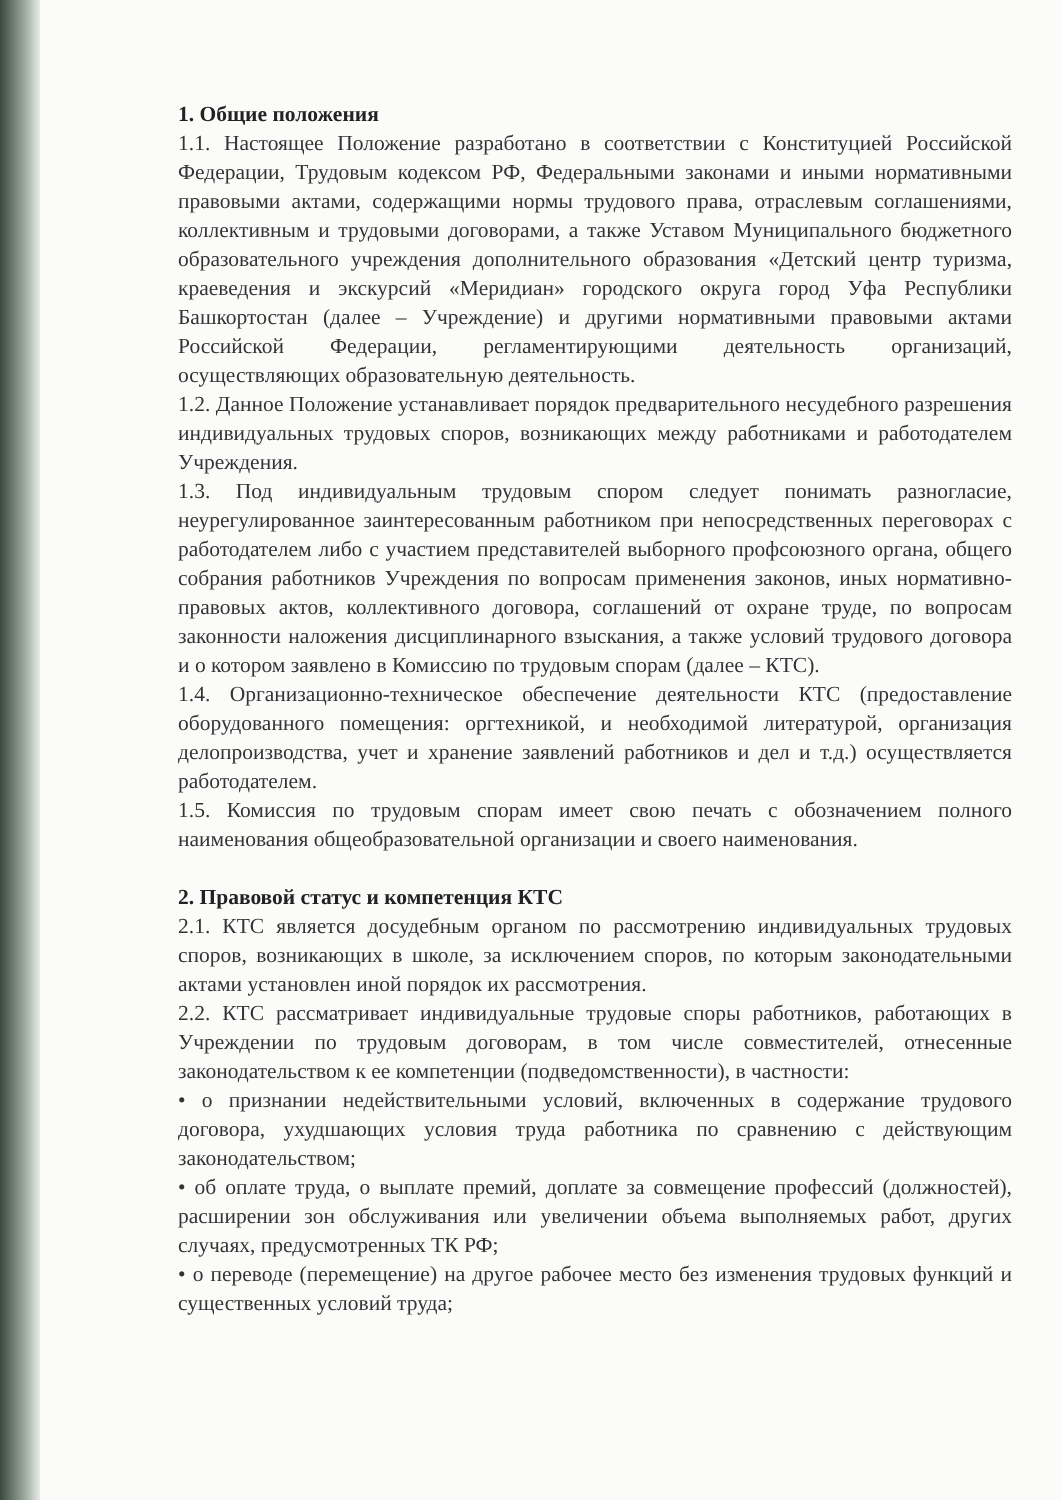1. Общие положения
1.1. Настоящее Положение разработано в соответствии с Конституцией Российской Федерации, Трудовым кодексом РФ, Федеральными законами и иными нормативными правовыми актами, содержащими нормы трудового права, отраслевым соглашениями, коллективным и трудовыми договорами, а также Уставом Муниципального бюджетного образовательного учреждения дополнительного образования «Детский центр туризма, краеведения и экскурсий «Меридиан» городского округа город Уфа Республики Башкортостан (далее – Учреждение) и другими нормативными правовыми актами Российской Федерации, регламентирующими деятельность организаций, осуществляющих образовательную деятельность.
1.2. Данное Положение устанавливает порядок предварительного несудебного разрешения индивидуальных трудовых споров, возникающих между работниками и работодателем Учреждения.
1.3. Под индивидуальным трудовым спором следует понимать разногласие, неурегулированное заинтересованным работником при непосредственных переговорах с работодателем либо с участием представителей выборного профсоюзного органа, общего собрания работников Учреждения по вопросам применения законов, иных нормативно-правовых актов, коллективного договора, соглашений от охране труде, по вопросам законности наложения дисциплинарного взыскания, а также условий трудового договора и о котором заявлено в Комиссию по трудовым спорам (далее – КТС).
1.4. Организационно-техническое обеспечение деятельности КТС (предоставление оборудованного помещения: оргтехникой, и необходимой литературой, организация делопроизводства, учет и хранение заявлений работников и дел и т.д.) осуществляется работодателем.
1.5. Комиссия по трудовым спорам имеет свою печать с обозначением полного наименования общеобразовательной организации и своего наименования.
2. Правовой статус и компетенция КТС
2.1. КТС является досудебным органом по рассмотрению индивидуальных трудовых споров, возникающих в школе, за исключением споров, по которым законодательными актами установлен иной порядок их рассмотрения.
2.2. КТС рассматривает индивидуальные трудовые споры работников, работающих в Учреждении по трудовым договорам, в том числе совместителей, отнесенные законодательством к ее компетенции (подведомственности), в частности:
• о признании недействительными условий, включенных в содержание трудового договора, ухудшающих условия труда работника по сравнению с действующим законодательством;
• об оплате труда, о выплате премий, доплате за совмещение профессий (должностей), расширении зон обслуживания или увеличении объема выполняемых работ, других случаях, предусмотренных ТК РФ;
• о переводе (перемещение) на другое рабочее место без изменения трудовых функций и существенных условий труда;